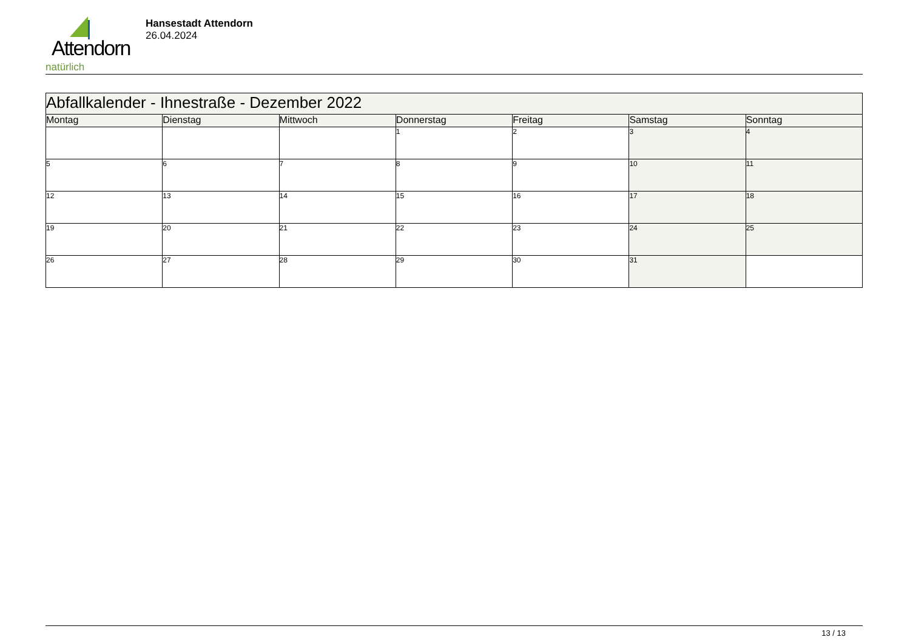Attendorn
natürlich
Hansestadt Attendorn
26.04.2024
| Abfallkalender - Ihnestraße - Dezember 2022 | | | | | | |
| --- | --- | --- | --- | --- | --- | --- |
| Montag | Dienstag | Mittwoch | Donnerstag | Freitag | Samstag | Sonntag |
| | | | 1 | 2 | 3 | 4 |
| 5 | 6 | 7 | 8 | 9 | 10 | 11 |
| 12 | 13 | 14 | 15 | 16 | 17 | 18 |
| 19 | 20 | 21 | 22 | 23 | 24 | 25 |
| 26 | 27 | 28 | 29 | 30 | 31 | |
13 / 13